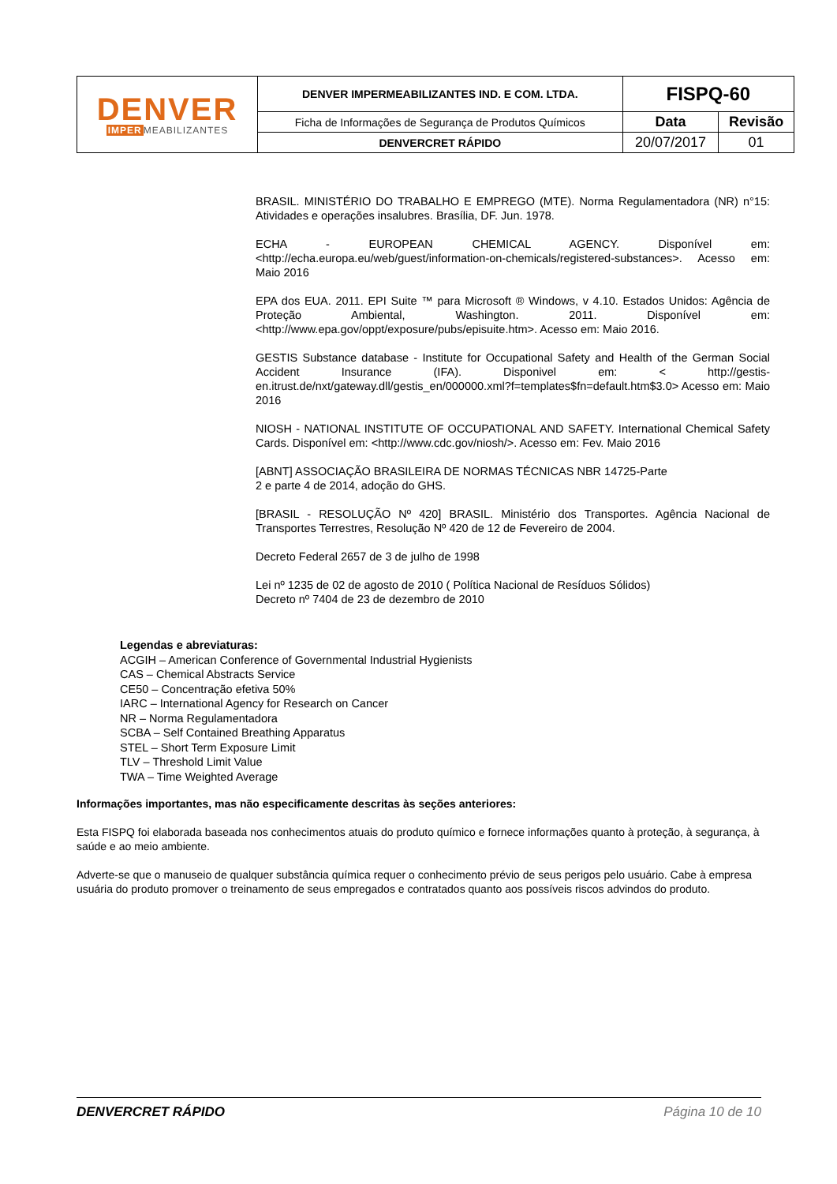| DENVER IMPER MEABILIZANTES | DENVER IMPERMEABILIZANTES IND. E COM. LTDA. | FISPQ-60 | |
| | Ficha de Informações de Segurança de Produtos Químicos | Data | Revisão |
| | DENVERCRET RÁPIDO | 20/07/2017 | 01 |
BRASIL. MINISTÉRIO DO TRABALHO E EMPREGO (MTE). Norma Regulamentadora (NR) n°15: Atividades e operações insalubres. Brasília, DF. Jun. 1978.
ECHA - EUROPEAN CHEMICAL AGENCY. Disponível em: <http://echa.europa.eu/web/guest/information-on-chemicals/registered-substances>. Acesso em: Maio 2016
EPA dos EUA. 2011. EPI Suite ™ para Microsoft ® Windows, v 4.10. Estados Unidos: Agência de Proteção Ambiental, Washington. 2011. Disponível em: <http://www.epa.gov/oppt/exposure/pubs/episuite.htm>. Acesso em: Maio 2016.
GESTIS Substance database - Institute for Occupational Safety and Health of the German Social Accident Insurance (IFA). Disponivel em: < http://gestis-en.itrust.de/nxt/gateway.dll/gestis_en/000000.xml?f=templates$fn=default.htm$3.0> Acesso em: Maio 2016
NIOSH - NATIONAL INSTITUTE OF OCCUPATIONAL AND SAFETY. International Chemical Safety Cards. Disponível em: <http://www.cdc.gov/niosh/>. Acesso em: Fev. Maio 2016
[ABNT] ASSOCIAÇÃO BRASILEIRA DE NORMAS TÉCNICAS NBR 14725-Parte
2 e parte 4 de 2014, adoção do GHS.
[BRASIL - RESOLUÇÃO Nº 420] BRASIL. Ministério dos Transportes. Agência Nacional de Transportes Terrestres, Resolução Nº 420 de 12 de Fevereiro de 2004.
Decreto Federal 2657 de 3 de julho de 1998
Lei nº 1235 de 02 de agosto de 2010 ( Política Nacional de Resíduos Sólidos)
Decreto nº 7404 de 23 de dezembro de 2010
Legendas e abreviaturas:
ACGIH – American Conference of Governmental Industrial Hygienists
CAS – Chemical Abstracts Service
CE50 – Concentração efetiva 50%
IARC – International Agency for Research on Cancer
NR – Norma Regulamentadora
SCBA – Self Contained Breathing Apparatus
STEL – Short Term Exposure Limit
TLV – Threshold Limit Value
TWA – Time Weighted Average
Informações importantes, mas não especificamente descritas às seções anteriores:
Esta FISPQ foi elaborada baseada nos conhecimentos atuais do produto químico e fornece informações quanto à proteção, à segurança, à saúde e ao meio ambiente.
Adverte-se que o manuseio de qualquer substância química requer o conhecimento prévio de seus perigos pelo usuário. Cabe à empresa usuária do produto promover o treinamento de seus empregados e contratados quanto aos possíveis riscos advindos do produto.
DENVERCRET RÁPIDO Página 10 de 10